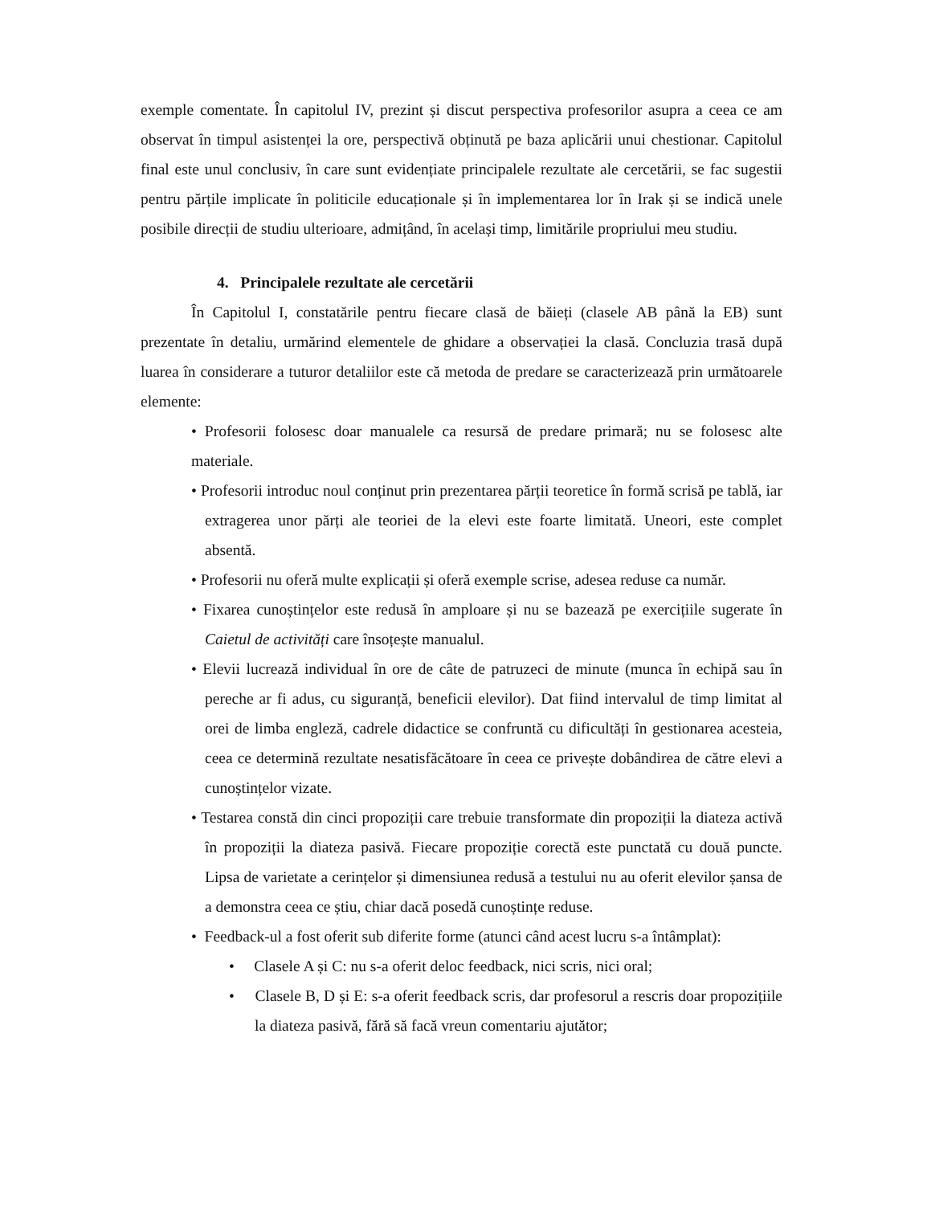exemple comentate. În capitolul IV, prezint și discut perspectiva profesorilor asupra a ceea ce am observat în timpul asistenței la ore, perspectivă obținută pe baza aplicării unui chestionar. Capitolul final este unul conclusiv, în care sunt evidențiate principalele rezultate ale cercetării, se fac sugestii pentru părțile implicate în politicile educaționale și în implementarea lor în Irak și se indică unele posibile direcții de studiu ulterioare, admițând, în același timp, limitările propriului meu studiu.
4. Principalele rezultate ale cercetării
În Capitolul I, constatările pentru fiecare clasă de băieți (clasele AB până la EB) sunt prezentate în detaliu, urmărind elementele de ghidare a observației la clasă. Concluzia trasă după luarea în considerare a tuturor detaliilor este că metoda de predare se caracterizează prin următoarele elemente:
• Profesorii folosesc doar manualele ca resursă de predare primară; nu se folosesc alte materiale.
• Profesorii introduc noul conținut prin prezentarea părții teoretice în formă scrisă pe tablă, iar extragerea unor părți ale teoriei de la elevi este foarte limitată. Uneori, este complet absentă.
• Profesorii nu oferă multe explicații și oferă exemple scrise, adesea reduse ca număr.
• Fixarea cunoștințelor este redusă în amploare și nu se bazează pe exercițiile sugerate în Caietul de activități care însoțește manualul.
• Elevii lucrează individual în ore de câte de patruzeci de minute (munca în echipă sau în pereche ar fi adus, cu siguranță, beneficii elevilor). Dat fiind intervalul de timp limitat al orei de limba engleză, cadrele didactice se confruntă cu dificultăți în gestionarea acesteia, ceea ce determină rezultate nesatisfăcătoare în ceea ce privește dobândirea de către elevi a cunoștințelor vizate.
• Testarea constă din cinci propoziții care trebuie transformate din propoziții la diateza activă în propoziții la diateza pasivă. Fiecare propoziție corectă este punctată cu două puncte. Lipsa de varietate a cerințelor și dimensiunea redusă a testului nu au oferit elevilor șansa de a demonstra ceea ce știu, chiar dacă posedă cunoștințe reduse.
• Feedback-ul a fost oferit sub diferite forme (atunci când acest lucru s-a întâmplat):
• Clasele A și C: nu s-a oferit deloc feedback, nici scris, nici oral;
• Clasele B, D și E: s-a oferit feedback scris, dar profesorul a rescris doar propozițiile la diateza pasivă, fără să facă vreun comentariu ajutător;